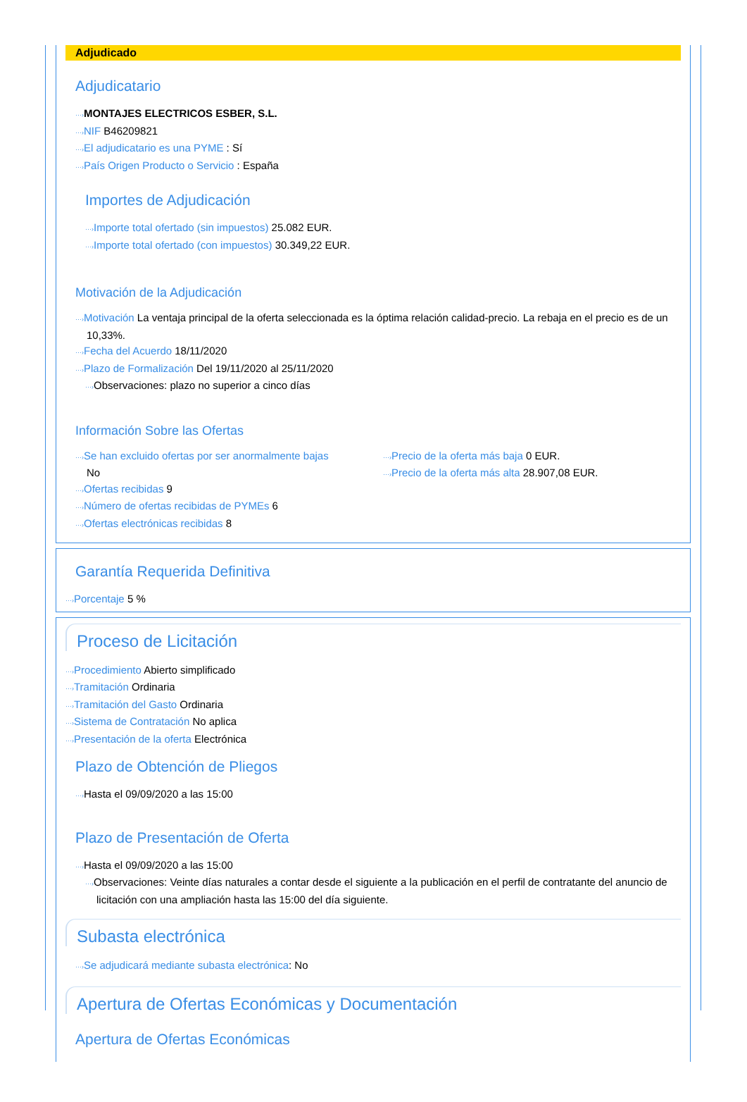Adjudicado
Adjudicatario
···›MONTAJES ELECTRICOS ESBER, S.L.
···›NIF B46209821
···›El adjudicatario es una PYME : Sí
···›País Origen Producto o Servicio : España
Importes de Adjudicación
···›Importe total ofertado (sin impuestos) 25.082 EUR.
···›Importe total ofertado (con impuestos) 30.349,22 EUR.
Motivación de la Adjudicación
···›Motivación La ventaja principal de la oferta seleccionada es la óptima relación calidad-precio. La rebaja en el precio es de un 10,33%.
···›Fecha del Acuerdo 18/11/2020
···›Plazo de Formalización Del 19/11/2020 al 25/11/2020
···›Observaciones: plazo no superior a cinco días
Información Sobre las Ofertas
···›Se han excluido ofertas por ser anormalmente bajas
No
···›Ofertas recibidas 9
···›Número de ofertas recibidas de PYMEs 6
···›Ofertas electrónicas recibidas 8
···›Precio de la oferta más baja 0 EUR.
···›Precio de la oferta más alta 28.907,08 EUR.
Garantía Requerida Definitiva
···›Porcentaje 5 %
Proceso de Licitación
···›Procedimiento Abierto simplificado
···›Tramitación Ordinaria
···›Tramitación del Gasto Ordinaria
···›Sistema de Contratación No aplica
···›Presentación de la oferta Electrónica
Plazo de Obtención de Pliegos
···›Hasta el 09/09/2020 a las 15:00
Plazo de Presentación de Oferta
···›Hasta el 09/09/2020 a las 15:00
···›Observaciones: Veinte días naturales a contar desde el siguiente a la publicación en el perfil de contratante del anuncio de licitación con una ampliación hasta las 15:00 del día siguiente.
Subasta electrónica
···›Se adjudicará mediante subasta electrónica: No
Apertura de Ofertas Económicas y Documentación
Apertura de Ofertas Económicas